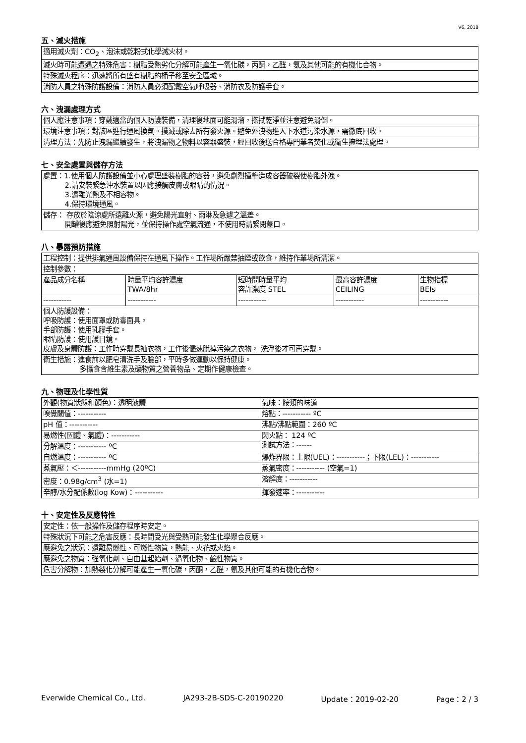V6, 2018
五、滅火措施
| 適用滅火劑：CO<sub>2</sub>、泡沫或乾粉式化學滅火材。 |
| 滅火時可能遭遇之特殊危害：樹脂受熱劣化分解可能產生一氧化碳，丙酮，乙醛，氨及其他可能的有機化合物。 |
| 特殊滅火程序：迅速將所有盛有樹脂的桶子移至安全區域。 |
| 消防人員之特殊防護設備：消防人員必須配戴空氣呼吸器、消防衣及防護手套。 |
六、洩漏處理方式
| 個人應注意事項：穿戴適當的個人防護裝備，清理後地面可能滑溜，搽拭乾淨並注意避免滑倒。 |
| 環境注意事項：對該區進行通風換氣。撲滅或除去所有發火源。避免外洩物進入下水道污染水源，需徹底回收。 |
| 清理方法：先防止洩漏繼續發生，將洩漏物之物料以容器盛裝，經回收後送合格專門業者焚化或衛生掩埋法處理。 |
七、安全處置與儲存方法
| 處置：1.使用個人防護設備並小心處理盛裝樹脂的容器，避免劇烈撞擊造成容器破裂使樹脂外洩。 2.請安裝緊急沖水裝置以因應接觸皮膚或眼睛的情況。 3.遠離光熱及不相容物。 4.保持環境通風。 |
| 儲存： 存放於陰涼處所遠離火源，避免陽光直射、雨淋及急遽之溫差。 開罐後應避免照射陽光，並保持操作處空氣流通，不使用時請緊閉蓋口。 |
八、暴露預防措施
| 工程控制：提供排氣通風設備保持在通風下操作。工作場所嚴禁抽煙或飲食，維持作業場所清潔。 | | | | |
| 控制參數： | | | | |
| 產品成分名稱 | 時量平均容許濃度 TWA/8hr | 短時間時量平均 容許濃度 STEL | 最高容許濃度 CEILING | 生物指標 BEIs |
| ----------- | ----------- | ----------- | ----------- | ----------- |
| 個人防護設備： 呼吸防護：使用面罩或防毒面具。 手部防護：使用乳膠手套。 眼睛防護：使用護目鏡。 皮膚及身體防護：工作時穿戴長袖衣物，工作後儘速脫掉污染之衣物， 洗淨後才可再穿戴。 | | | | |
| 衛生措施：進食前以肥皂清洗手及臉部，平時多做運動以保持健康。 多攝食含維生素及礦物質之營養物品、定期作健康檢查。 | | | | |
九、物理及化學性質
| 外觀(物質狀態和顏色)：透明液體 | 氣味：胺類的味道 |
| 嗅覺閾值：----------- | 熔點：----------- ºC |
| pH 值：----------- | 沸點/沸點範圍：260 ºC |
| 易燃性(固體、氣體)：----------- | 閃火點： 124 ºC 測試方法：------ |
| 分解溫度：----------- ºC | |
| 自燃溫度：----------- ºC | 爆炸界限：上限(UEL)：-----------；下限(LEL)：----------- |
| 蒸氣壓：＜-----------mmHg (20ºC) | 蒸氣密度：----------- (空氣=1) |
| 密度：0.98g/cm<sup>3</sup> (水=1) | 溶解度：----------- |
| 辛醇/水分配係數(log Kow)：----------- | 揮發速率：----------- |
十、安定性及反應特性
| 安定性：依一般操作及儲存程序時安定。 |
| 特殊狀況下可能之危害反應：長時間受光與受熱可能發生化學聚合反應。 |
| 應避免之狀況：遠離易燃性、可燃性物質，熱能、火花或火焰。 |
| 應避免之物質：強氧化劑、自由基起始劑、過氧化物、鹼性物質。 |
| 危害分解物：加熱裂化分解可能產生一氧化碳，丙酮，乙醛，氨及其他可能的有機化合物。 |
Everwide Chemical Co., Ltd. JA293-2B-SDS-C-20190220 Update：2019-02-20 Page：2 / 3